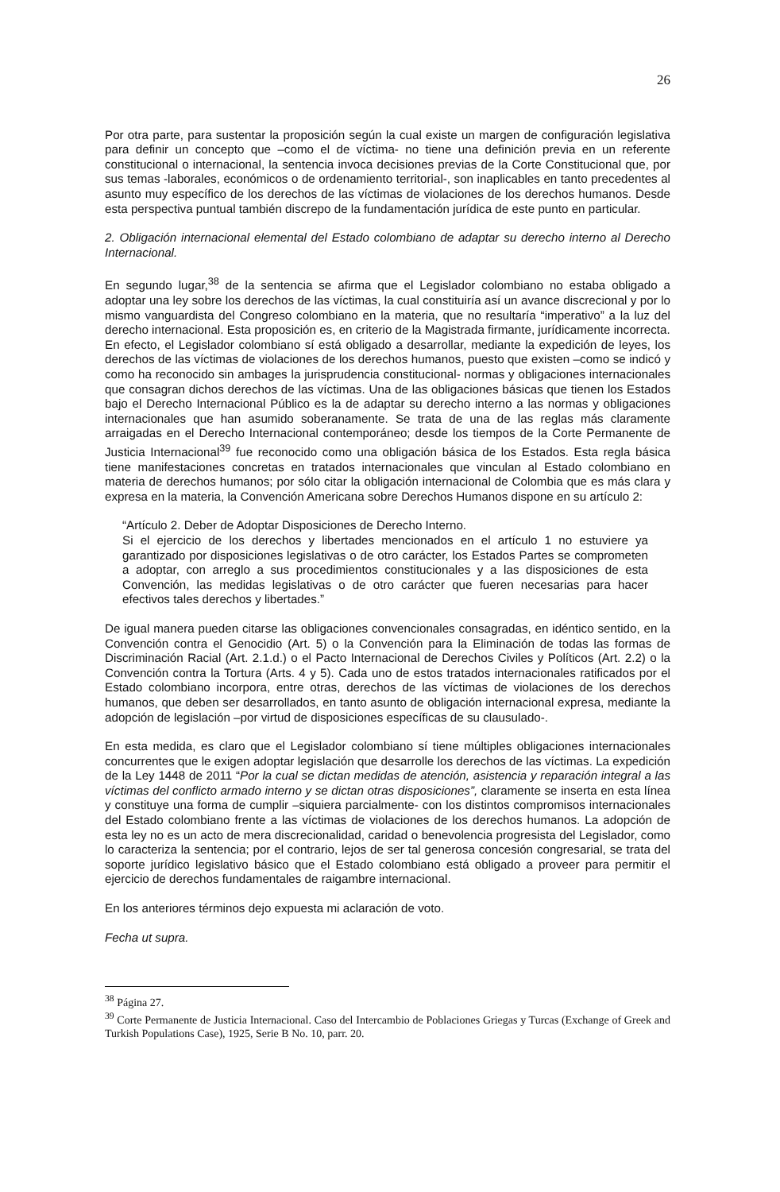26
Por otra parte, para sustentar la proposición según la cual existe un margen de configuración legislativa para definir un concepto que –como el de víctima- no tiene una definición previa en un referente constitucional o internacional, la sentencia invoca decisiones previas de la Corte Constitucional que, por sus temas -laborales, económicos o de ordenamiento territorial-, son inaplicables en tanto precedentes al asunto muy específico de los derechos de las víctimas de violaciones de los derechos humanos. Desde esta perspectiva puntual también discrepo de la fundamentación jurídica de este punto en particular.
2. Obligación internacional elemental del Estado colombiano de adaptar su derecho interno al Derecho Internacional.
En segundo lugar,<sup>38</sup> de la sentencia se afirma que el Legislador colombiano no estaba obligado a adoptar una ley sobre los derechos de las víctimas, la cual constituiría así un avance discrecional y por lo mismo vanguardista del Congreso colombiano en la materia, que no resultaría “imperativo” a la luz del derecho internacional. Esta proposición es, en criterio de la Magistrada firmante, jurídicamente incorrecta.
En efecto, el Legislador colombiano sí está obligado a desarrollar, mediante la expedición de leyes, los derechos de las víctimas de violaciones de los derechos humanos, puesto que existen –como se indicó y como ha reconocido sin ambages la jurisprudencia constitucional- normas y obligaciones internacionales que consagran dichos derechos de las víctimas. Una de las obligaciones básicas que tienen los Estados bajo el Derecho Internacional Público es la de adaptar su derecho interno a las normas y obligaciones internacionales que han asumido soberanamente. Se trata de una de las reglas más claramente arraigadas en el Derecho Internacional contemporáneo; desde los tiempos de la Corte Permanente de Justicia Internacional<sup>39</sup> fue reconocido como una obligación básica de los Estados. Esta regla básica tiene manifestaciones concretas en tratados internacionales que vinculan al Estado colombiano en materia de derechos humanos; por sólo citar la obligación internacional de Colombia que es más clara y expresa en la materia, la Convención Americana sobre Derechos Humanos dispone en su artículo 2:
“Artículo 2. Deber de Adoptar Disposiciones de Derecho Interno.
Si el ejercicio de los derechos y libertades mencionados en el artículo 1 no estuviere ya garantizado por disposiciones legislativas o de otro carácter, los Estados Partes se comprometen a adoptar, con arreglo a sus procedimientos constitucionales y a las disposiciones de esta Convención, las medidas legislativas o de otro carácter que fueren necesarias para hacer efectivos tales derechos y libertades.”
De igual manera pueden citarse las obligaciones convencionales consagradas, en idéntico sentido, en la Convención contra el Genocidio (Art. 5) o la Convención para la Eliminación de todas las formas de Discriminación Racial (Art. 2.1.d.) o el Pacto Internacional de Derechos Civiles y Políticos (Art. 2.2) o la Convención contra la Tortura (Arts. 4 y 5). Cada uno de estos tratados internacionales ratificados por el Estado colombiano incorpora, entre otras, derechos de las víctimas de violaciones de los derechos humanos, que deben ser desarrollados, en tanto asunto de obligación internacional expresa, mediante la adopción de legislación –por virtud de disposiciones específicas de su clausulado-.
En esta medida, es claro que el Legislador colombiano sí tiene múltiples obligaciones internacionales concurrentes que le exigen adoptar legislación que desarrolle los derechos de las víctimas. La expedición de la Ley 1448 de 2011 “Por la cual se dictan medidas de atención, asistencia y reparación integral a las víctimas del conflicto armado interno y se dictan otras disposiciones”, claramente se inserta en esta línea y constituye una forma de cumplir –siquiera parcialmente- con los distintos compromisos internacionales del Estado colombiano frente a las víctimas de violaciones de los derechos humanos. La adopción de esta ley no es un acto de mera discrecionalidad, caridad o benevolencia progresista del Legislador, como lo caracteriza la sentencia; por el contrario, lejos de ser tal generosa concesión congresarial, se trata del soporte jurídico legislativo básico que el Estado colombiano está obligado a proveer para permitir el ejercicio de derechos fundamentales de raigambre internacional.
En los anteriores términos dejo expuesta mi aclaración de voto.
Fecha ut supra.
<sup>38</sup> Página 27.
<sup>39</sup> Corte Permanente de Justicia Internacional. Caso del Intercambio de Poblaciones Griegas y Turcas (Exchange of Greek and Turkish Populations Case), 1925, Serie B No. 10, parr. 20.